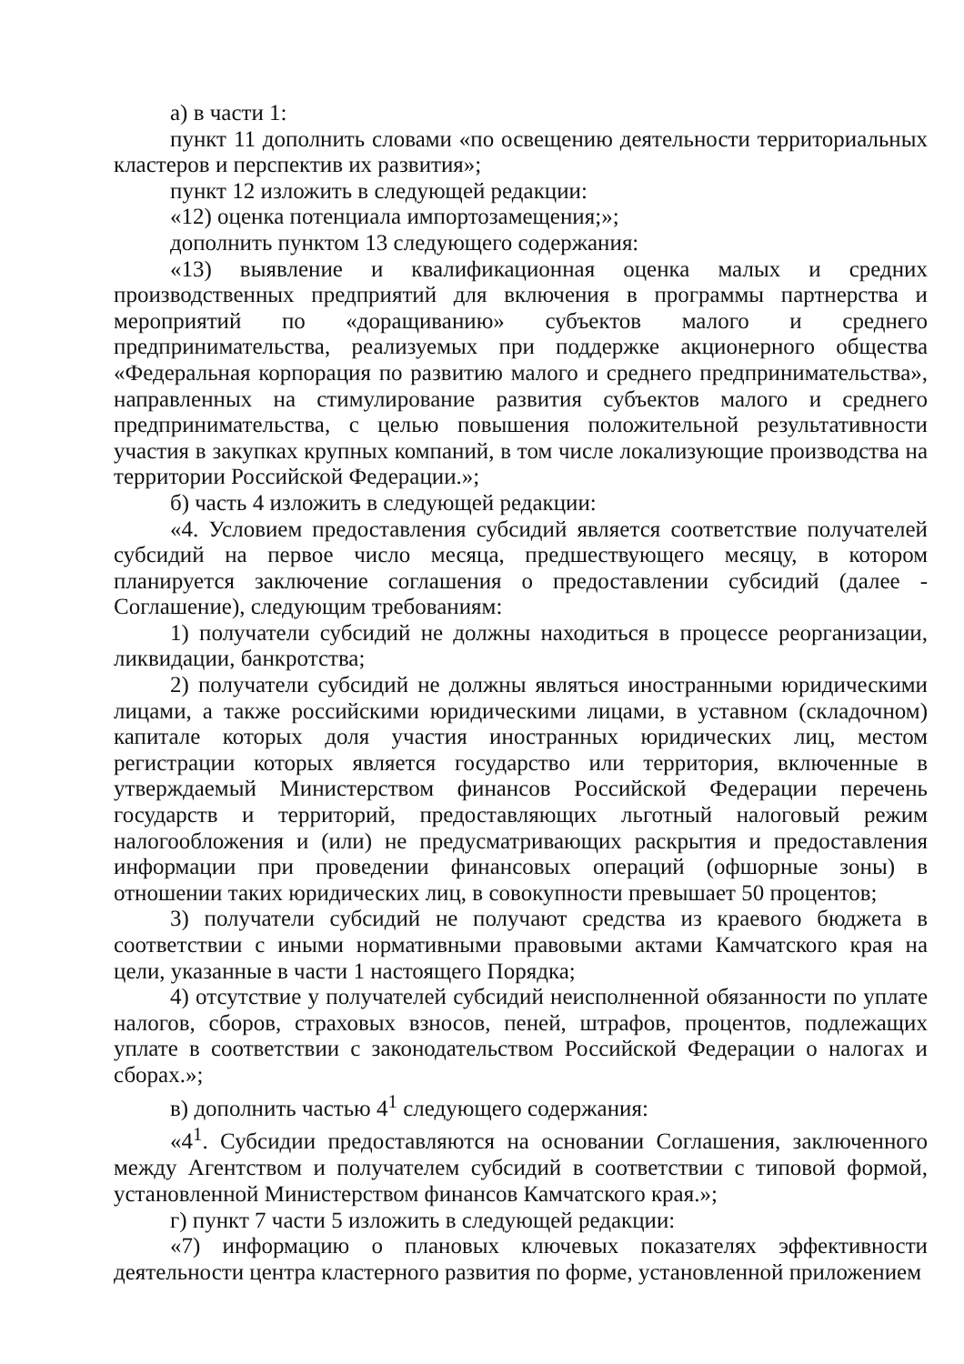а) в части 1:
пункт 11 дополнить словами «по освещению деятельности территориальных кластеров и перспектив их развития»;
пункт 12 изложить в следующей редакции:
«12) оценка потенциала импортозамещения;»;
дополнить пунктом 13 следующего содержания:
«13) выявление и квалификационная оценка малых и средних производственных предприятий для включения в программы партнерства и мероприятий по «доращиванию» субъектов малого и среднего предпринимательства, реализуемых при поддержке акционерного общества «Федеральная корпорация по развитию малого и среднего предпринимательства», направленных на стимулирование развития субъектов малого и среднего предпринимательства, с целью повышения положительной результативности участия в закупках крупных компаний, в том числе локализующие производства на территории Российской Федерации.»;
б) часть 4 изложить в следующей редакции:
«4. Условием предоставления субсидий является соответствие получателей субсидий на первое число месяца, предшествующего месяцу, в котором планируется заключение соглашения о предоставлении субсидий (далее - Соглашение), следующим требованиям:
1) получатели субсидий не должны находиться в процессе реорганизации, ликвидации, банкротства;
2) получатели субсидий не должны являться иностранными юридическими лицами, а также российскими юридическими лицами, в уставном (складочном) капитале которых доля участия иностранных юридических лиц, местом регистрации которых является государство или территория, включенные в утверждаемый Министерством финансов Российской Федерации перечень государств и территорий, предоставляющих льготный налоговый режим налогообложения и (или) не предусматривающих раскрытия и предоставления информации при проведении финансовых операций (офшорные зоны) в отношении таких юридических лиц, в совокупности превышает 50 процентов;
3) получатели субсидий не получают средства из краевого бюджета в соответствии с иными нормативными правовыми актами Камчатского края на цели, указанные в части 1 настоящего Порядка;
4) отсутствие у получателей субсидий неисполненной обязанности по уплате налогов, сборов, страховых взносов, пеней, штрафов, процентов, подлежащих уплате в соответствии с законодательством Российской Федерации о налогах и сборах.»;
в) дополнить частью 4<sup>1</sup> следующего содержания:
«4<sup>1</sup>. Субсидии предоставляются на основании Соглашения, заключенного между Агентством и получателем субсидий в соответствии с типовой формой, установленной Министерством финансов Камчатского края.»;
г) пункт 7 части 5 изложить в следующей редакции:
«7) информацию о плановых ключевых показателях эффективности деятельности центра кластерного развития по форме, установленной приложением